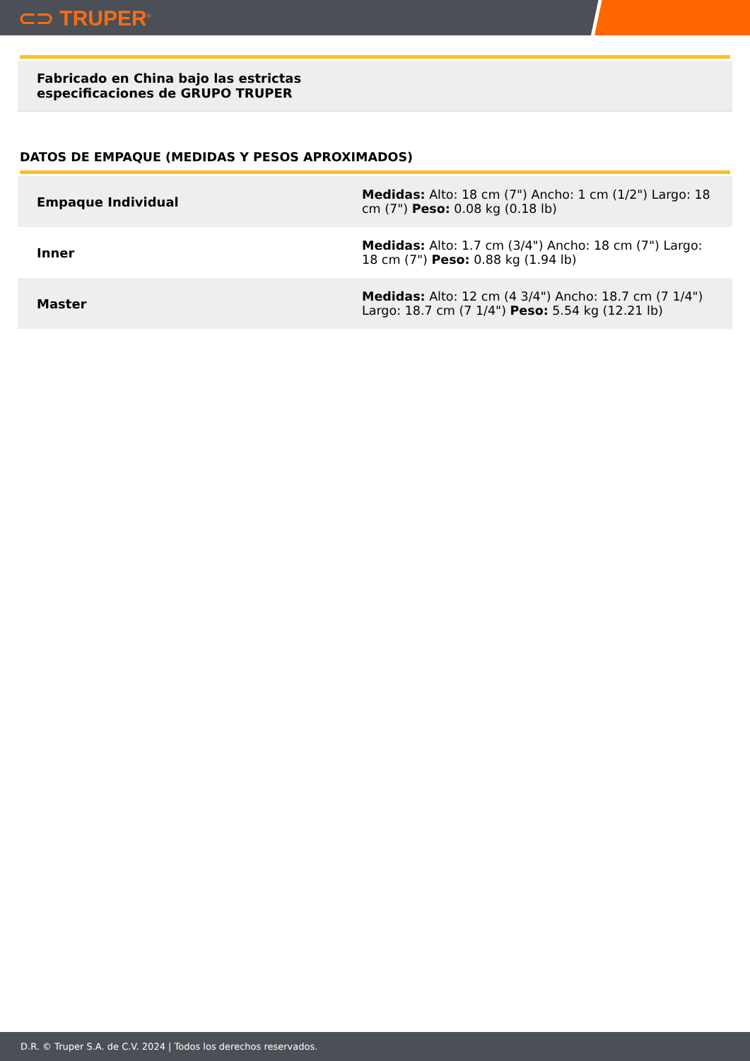⊂⊃ TRUPER<sup>®</sup>
Fabricado en China bajo las estrictas
especificaciones de GRUPO TRUPER
DATOS DE EMPAQUE (MEDIDAS Y PESOS APROXIMADOS)
| Empaque Individual | Medidas: Alto: 18 cm (7") Ancho: 1 cm (1/2") Largo: 18 cm (7") Peso: 0.08 kg (0.18 lb) |
| Inner | Medidas: Alto: 1.7 cm (3/4") Ancho: 18 cm (7") Largo: 18 cm (7") Peso: 0.88 kg (1.94 lb) |
| Master | Medidas: Alto: 12 cm (4 3/4") Ancho: 18.7 cm (7 1/4") Largo: 18.7 cm (7 1/4") Peso: 5.54 kg (12.21 lb) |
D.R. © Truper S.A. de C.V. 2024 | Todos los derechos reservados.